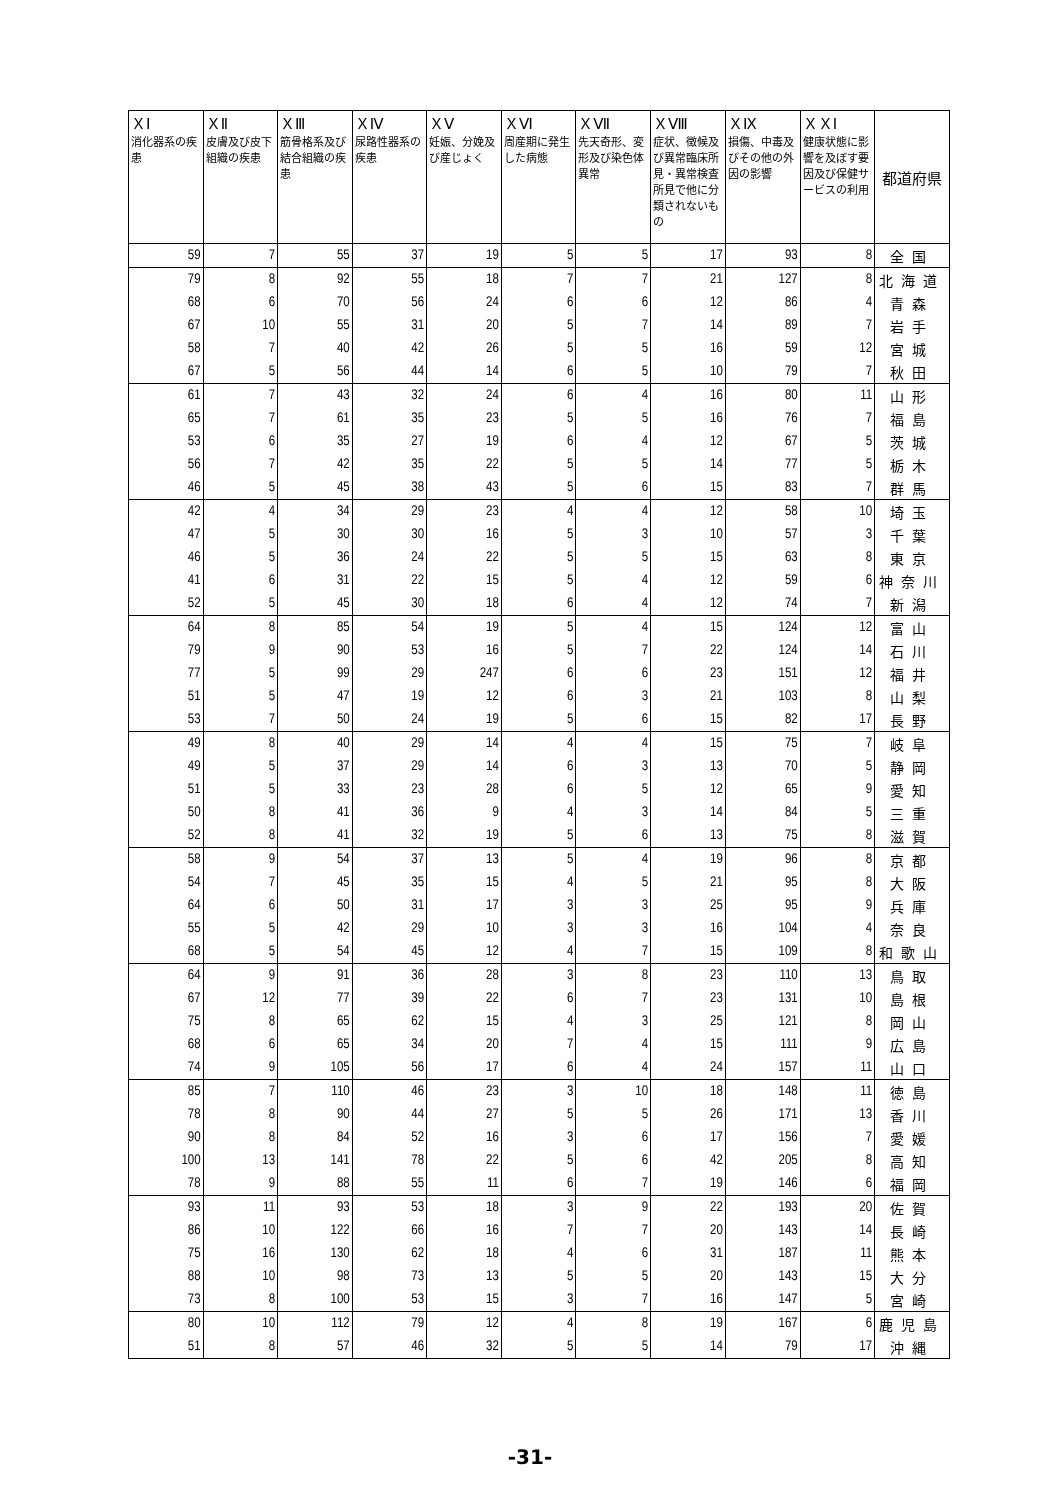| ＸⅠ 消化器系の疾患 | ＸⅡ 皮膚及び皮下組織の疾患 | ＸⅢ 筋骨格系及び結合組織の疾患 | ＸⅣ 尿路性器系の疾患 | ＸⅤ 妊娠、分娩及び産じょく | ＸⅥ 周産期に発生した病態 | ＸⅦ 先天奇形、変形及び染色体異常 | ＸⅧ 症状、徴候及び異常臨床所見・異常検査所見で他に分類されないもの | ＸⅨ 損傷、中毒及びその他の外因の影響 | ＸＸⅠ 健康状態に影響を及ぼす要因及び保健サービスの利用 | 都道府県 |
| --- | --- | --- | --- | --- | --- | --- | --- | --- | --- | --- |
| 59 | 7 | 55 | 37 | 19 | 5 | 5 | 17 | 93 | 8 | 全国 |
| 79 | 8 | 92 | 55 | 18 | 7 | 7 | 21 | 127 | 8 | 北海道 |
| 68 | 6 | 70 | 56 | 24 | 6 | 6 | 12 | 86 | 4 | 青森 |
| 67 | 10 | 55 | 31 | 20 | 5 | 7 | 14 | 89 | 7 | 岩手 |
| 58 | 7 | 40 | 42 | 26 | 5 | 5 | 16 | 59 | 12 | 宮城 |
| 67 | 5 | 56 | 44 | 14 | 6 | 5 | 10 | 79 | 7 | 秋田 |
| 61 | 7 | 43 | 32 | 24 | 6 | 4 | 16 | 80 | 11 | 山形 |
| 65 | 7 | 61 | 35 | 23 | 5 | 5 | 16 | 76 | 7 | 福島 |
| 53 | 6 | 35 | 27 | 19 | 6 | 4 | 12 | 67 | 5 | 茨城 |
| 56 | 7 | 42 | 35 | 22 | 5 | 5 | 14 | 77 | 5 | 栃木 |
| 46 | 5 | 45 | 38 | 43 | 5 | 6 | 15 | 83 | 7 | 群馬 |
| 42 | 4 | 34 | 29 | 23 | 4 | 4 | 12 | 58 | 10 | 埼玉 |
| 47 | 5 | 30 | 30 | 16 | 5 | 3 | 10 | 57 | 3 | 千葉 |
| 46 | 5 | 36 | 24 | 22 | 5 | 5 | 15 | 63 | 8 | 東京 |
| 41 | 6 | 31 | 22 | 15 | 5 | 4 | 12 | 59 | 6 | 神奈川 |
| 52 | 5 | 45 | 30 | 18 | 6 | 4 | 12 | 74 | 7 | 新潟 |
| 64 | 8 | 85 | 54 | 19 | 5 | 4 | 15 | 124 | 12 | 富山 |
| 79 | 9 | 90 | 53 | 16 | 5 | 7 | 22 | 124 | 14 | 石川 |
| 77 | 5 | 99 | 29 | 247 | 6 | 6 | 23 | 151 | 12 | 福井 |
| 51 | 5 | 47 | 19 | 12 | 6 | 3 | 21 | 103 | 8 | 山梨 |
| 53 | 7 | 50 | 24 | 19 | 5 | 6 | 15 | 82 | 17 | 長野 |
| 49 | 8 | 40 | 29 | 14 | 4 | 4 | 15 | 75 | 7 | 岐阜 |
| 49 | 5 | 37 | 29 | 14 | 6 | 3 | 13 | 70 | 5 | 静岡 |
| 51 | 5 | 33 | 23 | 28 | 6 | 5 | 12 | 65 | 9 | 愛知 |
| 50 | 8 | 41 | 36 | 9 | 4 | 3 | 14 | 84 | 5 | 三重 |
| 52 | 8 | 41 | 32 | 19 | 5 | 6 | 13 | 75 | 8 | 滋賀 |
| 58 | 9 | 54 | 37 | 13 | 5 | 4 | 19 | 96 | 8 | 京都 |
| 54 | 7 | 45 | 35 | 15 | 4 | 5 | 21 | 95 | 8 | 大阪 |
| 64 | 6 | 50 | 31 | 17 | 3 | 3 | 25 | 95 | 9 | 兵庫 |
| 55 | 5 | 42 | 29 | 10 | 3 | 3 | 16 | 104 | 4 | 奈良 |
| 68 | 5 | 54 | 45 | 12 | 4 | 7 | 15 | 109 | 8 | 和歌山 |
| 64 | 9 | 91 | 36 | 28 | 3 | 8 | 23 | 110 | 13 | 鳥取 |
| 67 | 12 | 77 | 39 | 22 | 6 | 7 | 23 | 131 | 10 | 島根 |
| 75 | 8 | 65 | 62 | 15 | 4 | 3 | 25 | 121 | 8 | 岡山 |
| 68 | 6 | 65 | 34 | 20 | 7 | 4 | 15 | 111 | 9 | 広島 |
| 74 | 9 | 105 | 56 | 17 | 6 | 4 | 24 | 157 | 11 | 山口 |
| 85 | 7 | 110 | 46 | 23 | 3 | 10 | 18 | 148 | 11 | 徳島 |
| 78 | 8 | 90 | 44 | 27 | 5 | 5 | 26 | 171 | 13 | 香川 |
| 90 | 8 | 84 | 52 | 16 | 3 | 6 | 17 | 156 | 7 | 愛媛 |
| 100 | 13 | 141 | 78 | 22 | 5 | 6 | 42 | 205 | 8 | 高知 |
| 78 | 9 | 88 | 55 | 11 | 6 | 7 | 19 | 146 | 6 | 福岡 |
| 93 | 11 | 93 | 53 | 18 | 3 | 9 | 22 | 193 | 20 | 佐賀 |
| 86 | 10 | 122 | 66 | 16 | 7 | 7 | 20 | 143 | 14 | 長崎 |
| 75 | 16 | 130 | 62 | 18 | 4 | 6 | 31 | 187 | 11 | 熊本 |
| 88 | 10 | 98 | 73 | 13 | 5 | 5 | 20 | 143 | 15 | 大分 |
| 73 | 8 | 100 | 53 | 15 | 3 | 7 | 16 | 147 | 5 | 宮崎 |
| 80 | 10 | 112 | 79 | 12 | 4 | 8 | 19 | 167 | 6 | 鹿児島 |
| 51 | 8 | 57 | 46 | 32 | 5 | 5 | 14 | 79 | 17 | 沖縄 |
-31-